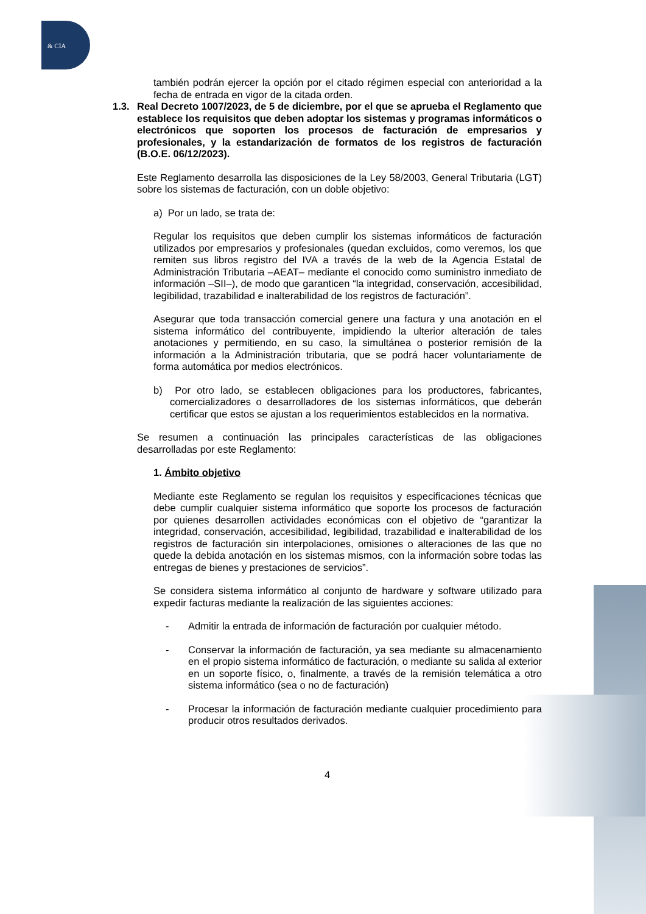& CIA
también podrán ejercer la opción por el citado régimen especial con anterioridad a la fecha de entrada en vigor de la citada orden.
1.3. Real Decreto 1007/2023, de 5 de diciembre, por el que se aprueba el Reglamento que establece los requisitos que deben adoptar los sistemas y programas informáticos o electrónicos que soporten los procesos de facturación de empresarios y profesionales, y la estandarización de formatos de los registros de facturación (B.O.E. 06/12/2023).
Este Reglamento desarrolla las disposiciones de la Ley 58/2003, General Tributaria (LGT) sobre los sistemas de facturación, con un doble objetivo:
a) Por un lado, se trata de:
Regular los requisitos que deben cumplir los sistemas informáticos de facturación utilizados por empresarios y profesionales (quedan excluidos, como veremos, los que remiten sus libros registro del IVA a través de la web de la Agencia Estatal de Administración Tributaria –AEAT– mediante el conocido como suministro inmediato de información –SII–), de modo que garanticen “la integridad, conservación, accesibilidad, legibilidad, trazabilidad e inalterabilidad de los registros de facturación”.
Asegurar que toda transacción comercial genere una factura y una anotación en el sistema informático del contribuyente, impidiendo la ulterior alteración de tales anotaciones y permitiendo, en su caso, la simultánea o posterior remisión de la información a la Administración tributaria, que se podrá hacer voluntariamente de forma automática por medios electrónicos.
b) Por otro lado, se establecen obligaciones para los productores, fabricantes, comercializadores o desarrolladores de los sistemas informáticos, que deberán certificar que estos se ajustan a los requerimientos establecidos en la normativa.
Se resumen a continuación las principales características de las obligaciones desarrolladas por este Reglamento:
1. Ámbito objetivo
Mediante este Reglamento se regulan los requisitos y especificaciones técnicas que debe cumplir cualquier sistema informático que soporte los procesos de facturación por quienes desarrollen actividades económicas con el objetivo de “garantizar la integridad, conservación, accesibilidad, legibilidad, trazabilidad e inalterabilidad de los registros de facturación sin interpolaciones, omisiones o alteraciones de las que no quede la debida anotación en los sistemas mismos, con la información sobre todas las entregas de bienes y prestaciones de servicios”.
Se considera sistema informático al conjunto de hardware y software utilizado para expedir facturas mediante la realización de las siguientes acciones:
- Admitir la entrada de información de facturación por cualquier método.
- Conservar la información de facturación, ya sea mediante su almacenamiento en el propio sistema informático de facturación, o mediante su salida al exterior en un soporte físico, o, finalmente, a través de la remisión telemática a otro sistema informático (sea o no de facturación)
- Procesar la información de facturación mediante cualquier procedimiento para producir otros resultados derivados.
4